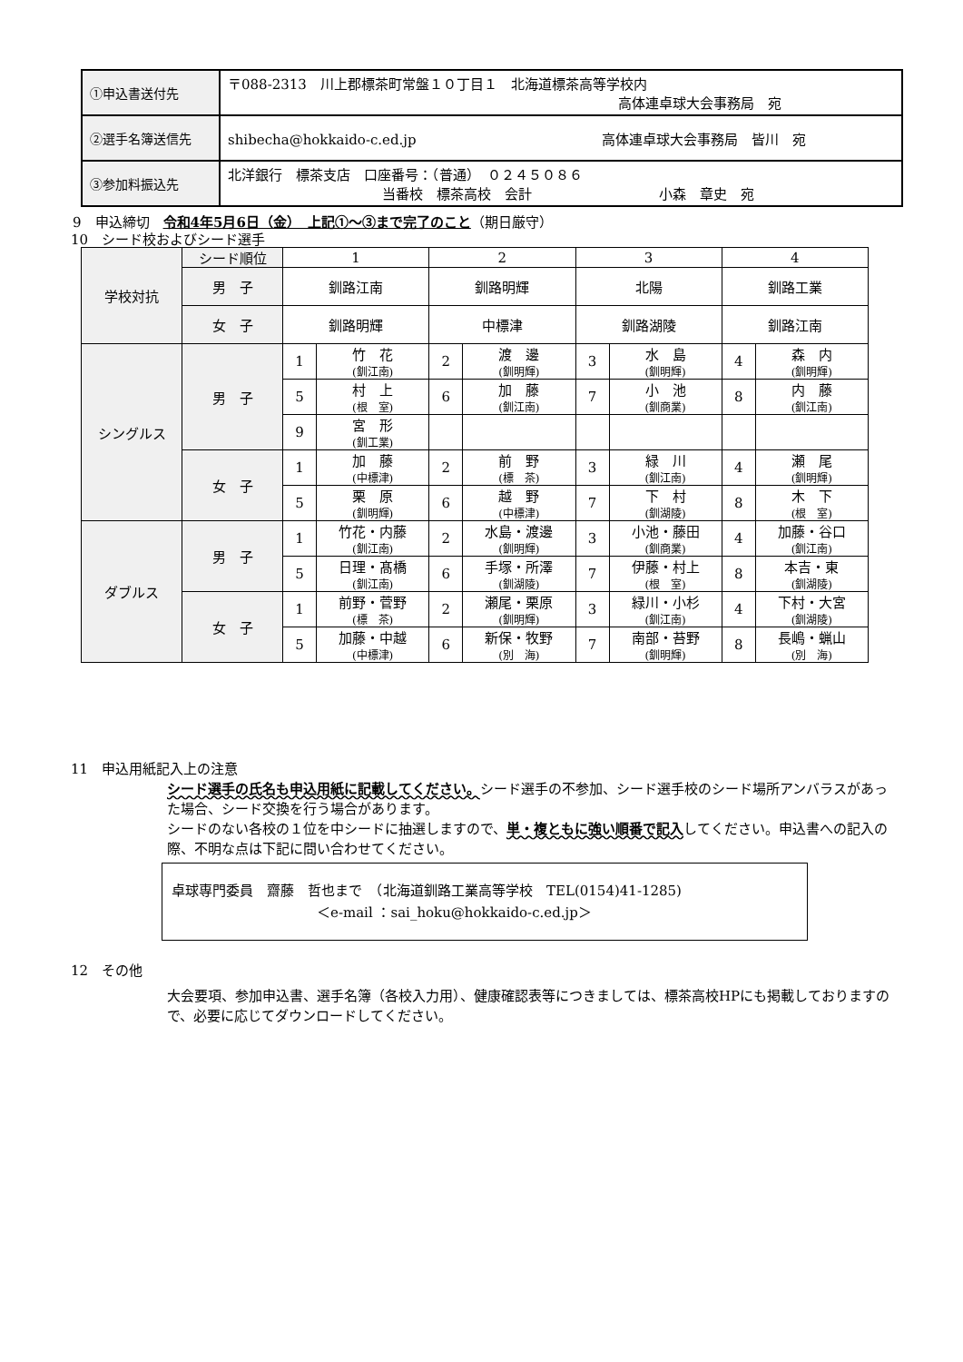| ①申込書送付先 | 〒088-2313 川上郡標茶町常盤１０丁目１ 北海道標茶高等学校内 高体連卓球大会事務局 宛 |
| ②選手名簿送信先 | shibecha@hokkaido-c.ed.jp 高体連卓球大会事務局 皆川 宛 |
| ③参加料振込先 | 北洋銀行 標茶支店 口座番号：（普通） ０２４５０８６ 当番校 標茶高校 会計 小森 章史 宛 |
9　申込締切　令和4年5月6日（金）　上記①～③まで完了のこと（期日厳守）
10　シード校およびシード選手
| 学校対抗 | シード順位 | 1 | | 2 | | 3 | | 4 | |
| | 男 子 | 釧路江南 | | 釧路明輝 | | 北陽 | | 釧路工業 | |
| | 女 子 | 釧路明輝 | | 中標津 | | 釧路湖陵 | | 釧路江南 | |
| シングルス | 男 子 | 1 | 竹 花 (釧江南) | 2 | 渡 邊 (釧明輝) | 3 | 水 島 (釧明輝) | 4 | 森 内 (釧明輝) |
| | | 5 | 村 上 (根 室) | 6 | 加 藤 (釧江南) | 7 | 小 池 (釧商業) | 8 | 内 藤 (釧江南) |
| | | 9 | 宮 形 (釧工業) | | | | | | |
| | 女 子 | 1 | 加 藤 (中標津) | 2 | 前 野 (標 茶) | 3 | 緑 川 (釧江南) | 4 | 瀬 尾 (釧明輝) |
| | | 5 | 栗 原 (釧明輝) | 6 | 越 野 (中標津) | 7 | 下 村 (釧湖陵) | 8 | 木 下 (根 室) |
| ダブルス | 男 子 | 1 | 竹花・内藤 (釧江南) | 2 | 水島・渡邊 (釧明輝) | 3 | 小池・藤田 (釧商業) | 4 | 加藤・谷口 (釧江南) |
| | | 5 | 日理・髙橋 (釧江南) | 6 | 手塚・所澤 (釧湖陵) | 7 | 伊藤・村上 (根 室) | 8 | 本吉・東 (釧湖陵) |
| | 女 子 | 1 | 前野・菅野 (標 茶) | 2 | 瀬尾・栗原 (釧明輝) | 3 | 緑川・小杉 (釧江南) | 4 | 下村・大宮 (釧湖陵) |
| | | 5 | 加藤・中越 (中標津) | 6 | 新保・牧野 (別 海) | 7 | 南部・苔野 (釧明輝) | 8 | 長嶋・蝋山 (別 海) |
11　申込用紙記入上の注意
シード選手の氏名も申込用紙に記載してください。シード選手の不参加、シード選手校のシード場所アンバラスがあった場合、シード交換を行う場合があります。
シードのない各校の１位を中シードに抽選しますので、単・複ともに強い順番で記入してください。申込書への記入の際、不明な点は下記に問い合わせてください。
卓球専門委員　齋藤　哲也まで　（北海道釧路工業高等学校　TEL(0154)41-1285)
＜e-mail ：sai_hoku@hokkaido-c.ed.jp＞
12　その他
大会要項、参加申込書、選手名簿（各校入力用）、健康確認表等につきましては、標茶高校HPにも掲載しておりますので、必要に応じてダウンロードしてください。